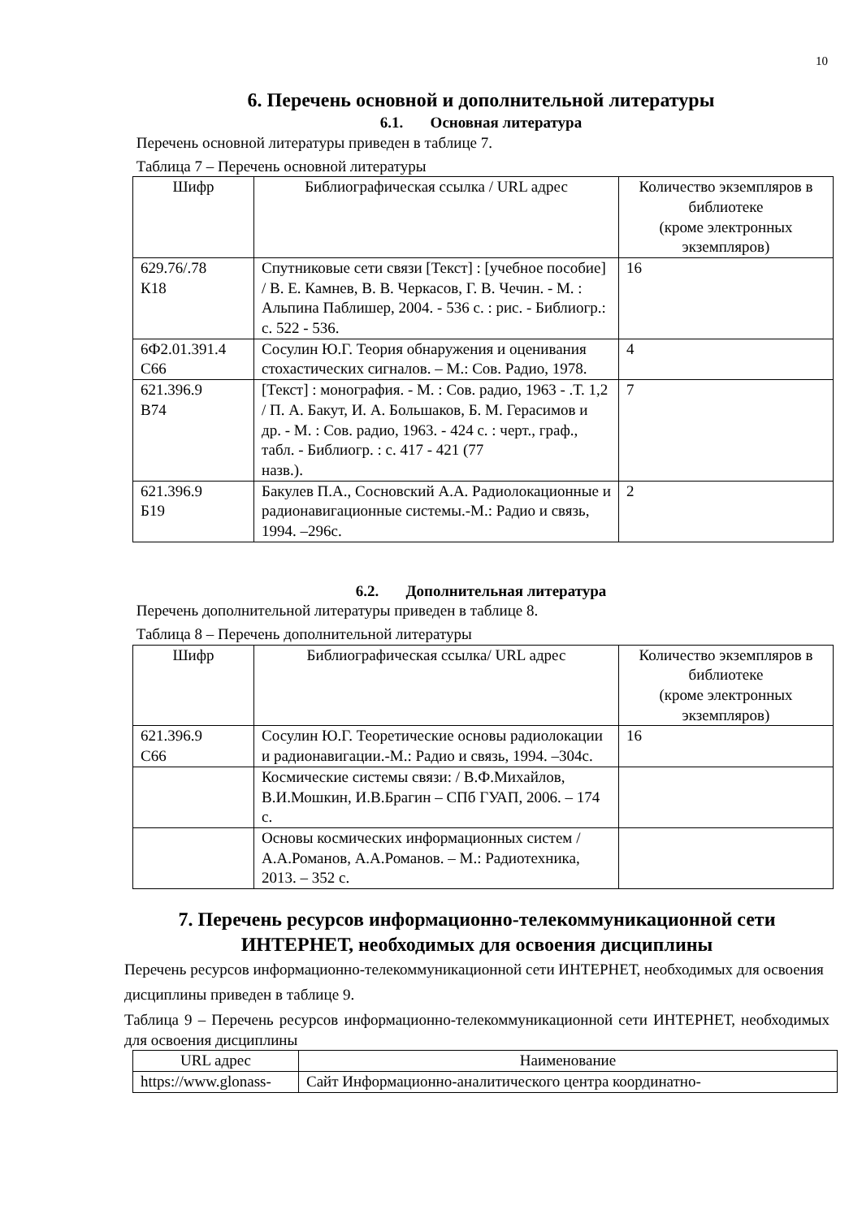10
6. Перечень основной и дополнительной литературы
6.1. Основная литература
Перечень основной литературы приведен в таблице 7.
Таблица 7 – Перечень основной литературы
| Шифр | Библиографическая ссылка / URL адрес | Количество экземпляров в библиотеке (кроме электронных экземпляров) |
| --- | --- | --- |
| 629.76/.78 К18 | Спутниковые сети связи [Текст] : [учебное пособие] / В. Е. Камнев, В. В. Черкасов, Г. В. Чечин. - М. : Альпина Паблишер, 2004. - 536 с. : рис. - Библиогр.: с. 522 - 536. | 16 |
| 6Ф2.01.391.4 С66 | Сосулин Ю.Г. Теория обнаружения и оценивания стохастических сигналов. – М.: Сов. Радио, 1978. | 4 |
| 621.396.9 В74 | [Текст] : монография. - М. : Сов. радио, 1963 - .Т. 1,2 / П. А. Бакут, И. А. Большаков, Б. М. Герасимов и др. - М. : Сов. радио, 1963. - 424 с. : черт., граф., табл. - Библиогр. : с. 417 - 421 (77 назв.). | 7 |
| 621.396.9 Б19 | Бакулев П.А., Сосновский А.А. Радиолокационные и радионавигационные системы.-М.: Радио и связь, 1994. –296с. | 2 |
6.2. Дополнительная литература
Перечень дополнительной литературы приведен в таблице 8.
Таблица 8 – Перечень дополнительной литературы
| Шифр | Библиографическая ссылка/ URL адрес | Количество экземпляров в библиотеке (кроме электронных экземпляров) |
| --- | --- | --- |
| 621.396.9 С66 | Сосулин Ю.Г. Теоретические основы радиолокации и радионавигации.-М.: Радио и связь, 1994. –304с. | 16 |
| | Космические системы связи: / В.Ф.Михайлов, В.И.Мошкин, И.В.Брагин – СПб ГУАП, 2006. – 174 с. | |
| | Основы космических информационных систем / А.А.Романов, А.А.Романов. – М.: Радиотехника, 2013. – 352 с. | |
7. Перечень ресурсов информационно-телекоммуникационной сети ИНТЕРНЕТ, необходимых для освоения дисциплины
Перечень ресурсов информационно-телекоммуникационной сети ИНТЕРНЕТ, необходимых для освоения дисциплины приведен в таблице 9.
Таблица 9 – Перечень ресурсов информационно-телекоммуникационной сети ИНТЕРНЕТ, необходимых для освоения дисциплины
| URL адрес | Наименование |
| --- | --- |
| https://www.glonass- | Сайт Информационно-аналитического центра координатно- |